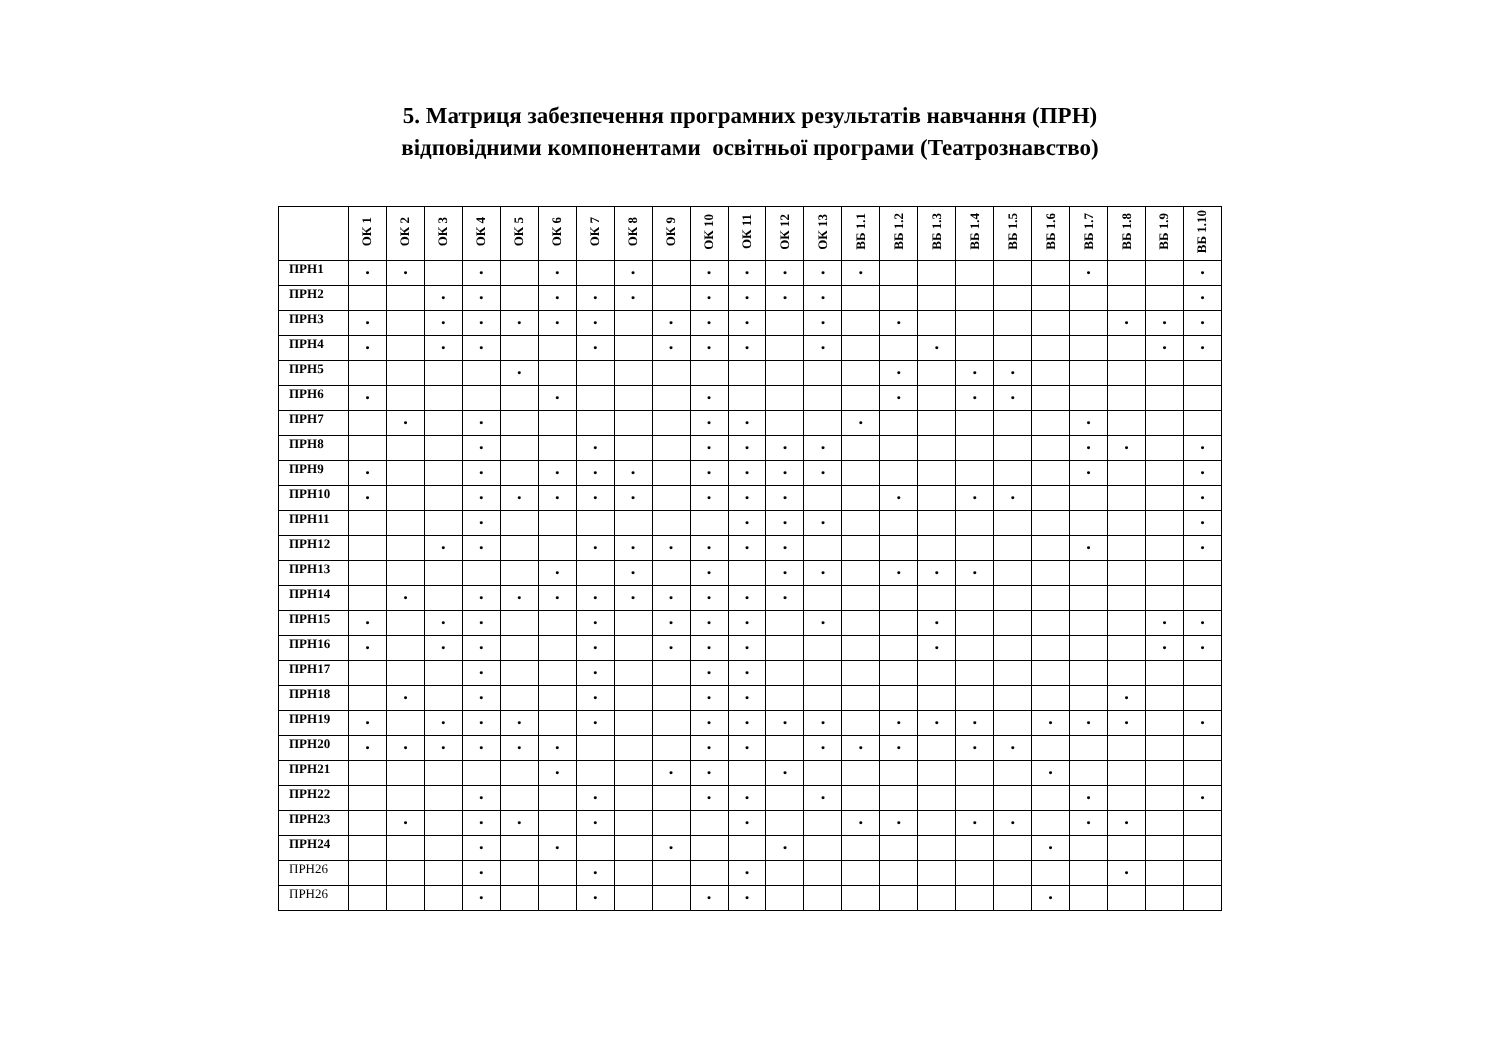5. Матриця забезпечення програмних результатів навчання (ПРН)
відповідними компонентами освітньої програми (Театрознавство)
| | ОК 1 | ОК 2 | ОК 3 | ОК 4 | ОК 5 | ОК 6 | ОК 7 | ОК 8 | ОК 9 | ОК 10 | ОК 11 | ОК 12 | ОК 13 | ВБ 1.1 | ВБ 1.2 | ВБ 1.3 | ВБ 1.4 | ВБ 1.5 | ВБ 1.6 | ВБ 1.7 | ВБ 1.8 | ВБ 1.9 | ВБ 1.10 |
| --- | --- | --- | --- | --- | --- | --- | --- | --- | --- | --- | --- | --- | --- | --- | --- | --- | --- | --- | --- | --- | --- | --- | --- |
| ПРН1 | • | • | | • | | • | | • | | • | • | • | • | • | | | | | | • | | | • |
| ПРН2 | | | • | • | | • | • | • | | • | • | • | • | | | | | | | | | | • |
| ПРН3 | • | | • | • | • | • | • | | • | • | • | | • | | • | | | | | | • | • | • |
| ПРН4 | • | | • | • | | | • | | • | • | • | | • | | | • | | | | | | • | • |
| ПРН5 | | | | | • | | | | | | | | | | • | | • | • | | | | | |
| ПРН6 | • | | | | | • | | | | • | | | | | • | | • | • | | | | | |
| ПРН7 | | • | | • | | | | | | • | • | | | • | | | | | | • | | | |
| ПРН8 | | | | • | | | • | | | • | • | • | • | | | | | | | • | • | | • |
| ПРН9 | • | | | • | | • | • | • | | • | • | • | • | | | | | | | • | | | • |
| ПРН10 | • | | | • | • | • | • | • | | • | • | • | | | • | | • | • | | | | | • |
| ПРН11 | | | | • | | | | | | | • | • | • | | | | | | | | | | • |
| ПРН12 | | | • | • | | | • | • | • | • | • | • | | | | | | | | • | | | • |
| ПРН13 | | | | | | • | | • | | • | | • | • | | • | • | • | | | | | | |
| ПРН14 | | • | | • | • | • | • | • | • | • | • | • | | | | | | | | | | | |
| ПРН15 | • | | • | • | | | • | | • | • | • | | • | | | • | | | | | | • | • |
| ПРН16 | • | | • | • | | | • | | • | • | • | | | | | • | | | | | | • | • |
| ПРН17 | | | | • | | | • | | | • | • | | | | | | | | | | | | |
| ПРН18 | | • | | • | | | • | | | • | • | | | | | | | | | | • | | |
| ПРН19 | • | | • | • | • | | • | | | • | • | • | • | | • | • | • | | • | • | • | | • |
| ПРН20 | • | • | • | • | • | • | | | | • | • | | • | • | • | | • | • | | | | | |
| ПРН21 | | | | | | • | | | • | • | | • | | | | | | | • | | | | |
| ПРН22 | | | | • | | | • | | | • | • | | • | | | | | | | • | | | • |
| ПРН23 | | • | | • | • | | • | | | | • | | | • | • | | • | • | | • | • | | |
| ПРН24 | | | | • | | • | | | • | | | • | | | | | | | • | | | | |
| ПРН26 | | | | • | | | • | | | | • | | | | | | | | | | • | | |
| ПРН26 | | | | • | | | • | | | • | • | | | | | | | | • | | | | |